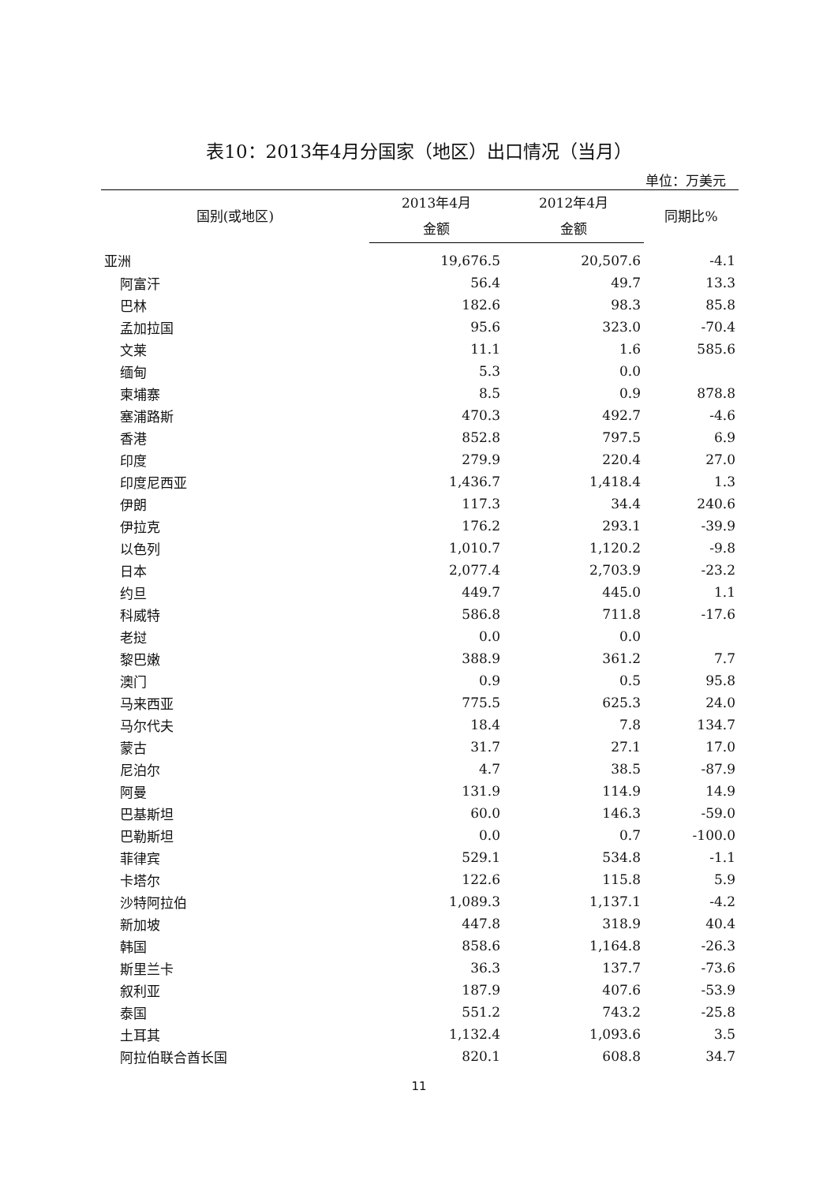表10：2013年4月分国家（地区）出口情况（当月）
单位：万美元
| 国别(或地区) | 2013年4月 | 2012年4月 | 同期比% |
| --- | --- | --- | --- |
| | 金额 | 金额 | |
| 亚洲 | 19,676.5 | 20,507.6 | -4.1 |
| 阿富汗 | 56.4 | 49.7 | 13.3 |
| 巴林 | 182.6 | 98.3 | 85.8 |
| 孟加拉国 | 95.6 | 323.0 | -70.4 |
| 文莱 | 11.1 | 1.6 | 585.6 |
| 缅甸 | 5.3 | 0.0 | |
| 柬埔寨 | 8.5 | 0.9 | 878.8 |
| 塞浦路斯 | 470.3 | 492.7 | -4.6 |
| 香港 | 852.8 | 797.5 | 6.9 |
| 印度 | 279.9 | 220.4 | 27.0 |
| 印度尼西亚 | 1,436.7 | 1,418.4 | 1.3 |
| 伊朗 | 117.3 | 34.4 | 240.6 |
| 伊拉克 | 176.2 | 293.1 | -39.9 |
| 以色列 | 1,010.7 | 1,120.2 | -9.8 |
| 日本 | 2,077.4 | 2,703.9 | -23.2 |
| 约旦 | 449.7 | 445.0 | 1.1 |
| 科威特 | 586.8 | 711.8 | -17.6 |
| 老挝 | 0.0 | 0.0 | |
| 黎巴嫩 | 388.9 | 361.2 | 7.7 |
| 澳门 | 0.9 | 0.5 | 95.8 |
| 马来西亚 | 775.5 | 625.3 | 24.0 |
| 马尔代夫 | 18.4 | 7.8 | 134.7 |
| 蒙古 | 31.7 | 27.1 | 17.0 |
| 尼泊尔 | 4.7 | 38.5 | -87.9 |
| 阿曼 | 131.9 | 114.9 | 14.9 |
| 巴基斯坦 | 60.0 | 146.3 | -59.0 |
| 巴勒斯坦 | 0.0 | 0.7 | -100.0 |
| 菲律宾 | 529.1 | 534.8 | -1.1 |
| 卡塔尔 | 122.6 | 115.8 | 5.9 |
| 沙特阿拉伯 | 1,089.3 | 1,137.1 | -4.2 |
| 新加坡 | 447.8 | 318.9 | 40.4 |
| 韩国 | 858.6 | 1,164.8 | -26.3 |
| 斯里兰卡 | 36.3 | 137.7 | -73.6 |
| 叙利亚 | 187.9 | 407.6 | -53.9 |
| 泰国 | 551.2 | 743.2 | -25.8 |
| 土耳其 | 1,132.4 | 1,093.6 | 3.5 |
| 阿拉伯联合酋长国 | 820.1 | 608.8 | 34.7 |
11